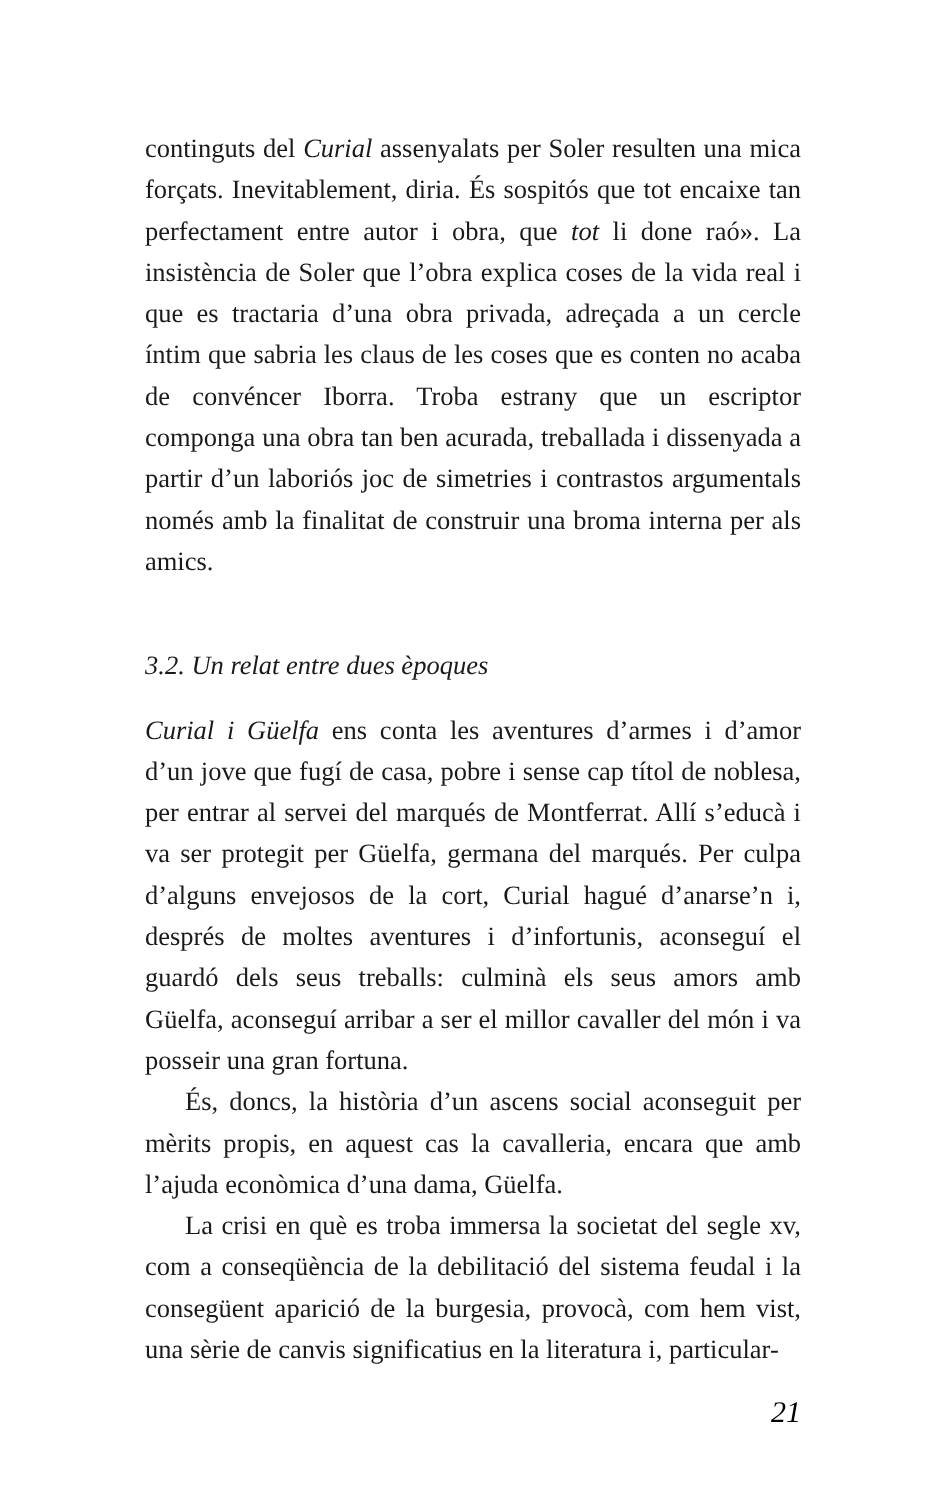continguts del Curial assenyalats per Soler resulten una mica forçats. Inevitablement, diria. És sospitós que tot encaixe tan perfectament entre autor i obra, que tot li done raó». La insistència de Soler que l’obra explica coses de la vida real i que es tractaria d’una obra privada, adreçada a un cercle íntim que sabria les claus de les coses que es conten no acaba de convéncer Iborra. Troba estrany que un escriptor componga una obra tan ben acurada, treballada i dissenyada a partir d’un laboriós joc de simetries i contrastos argumentals només amb la finalitat de construir una broma interna per als amics.
3.2. Un relat entre dues èpoques
Curial i Güelfa ens conta les aventures d’armes i d’amor d’un jove que fugí de casa, pobre i sense cap títol de noblesa, per entrar al servei del marqués de Montferrat. Allí s’educà i va ser protegit per Güelfa, germana del marqués. Per culpa d’alguns envejosos de la cort, Curial hagué d’anarse’n i, després de moltes aventures i d’infortunis, aconseguí el guardó dels seus treballs: culminà els seus amors amb Güelfa, aconseguí arribar a ser el millor cavaller del món i va posseir una gran fortuna.
És, doncs, la història d’un ascens social aconseguit per mèrits propis, en aquest cas la cavalleria, encara que amb l’ajuda econòmica d’una dama, Güelfa.
La crisi en què es troba immersa la societat del segle xv, com a conseqüència de la debilitació del sistema feudal i la consegüent aparició de la burgesia, provocà, com hem vist, una sèrie de canvis significatius en la literatura i, particular-
21